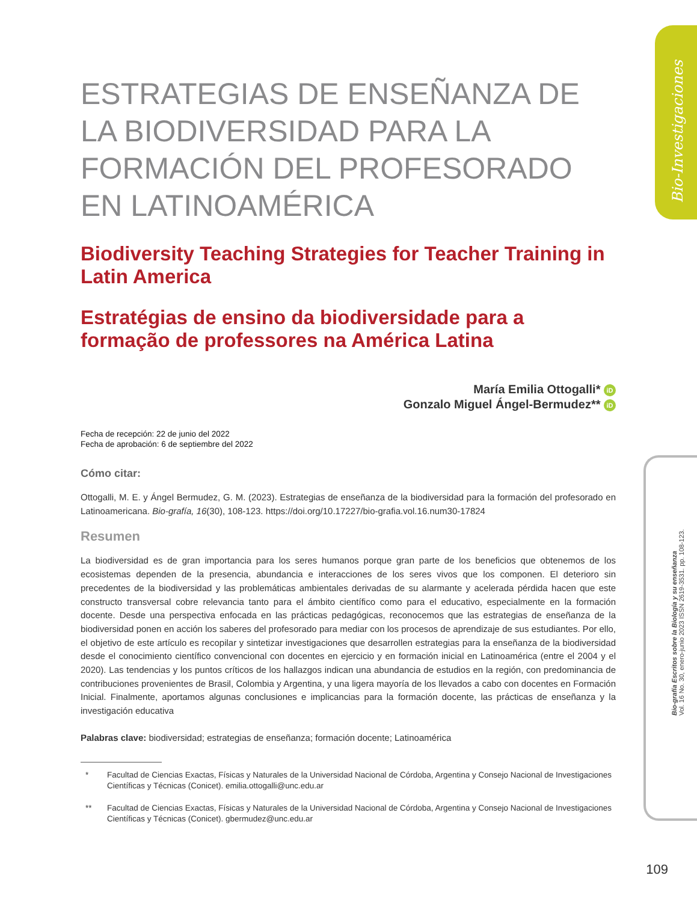Bio-Investigaciones
Bio-grafía Escritos sobre la Biología y su enseñanza
Vol. 16 No. 30, enero-junio 2023 ISSN 2619-3531. pp. 108-123.
ESTRATEGIAS DE ENSEÑANZA DE LA BIODIVERSIDAD PARA LA FORMACIÓN DEL PROFESORADO EN LATINOAMÉRICA
Biodiversity Teaching Strategies for Teacher Training in Latin America
Estratégias de ensino da biodiversidade para a formação de professores na América Latina
María Emilia Ottogalli* iD
Gonzalo Miguel Ángel-Bermudez** iD
Fecha de recepción: 22 de junio del 2022
Fecha de aprobación: 6 de septiembre del 2022
Cómo citar:
Ottogalli, M. E. y Ángel Bermudez, G. M. (2023). Estrategias de enseñanza de la biodiversidad para la formación del profesorado en Latinoamericana. Bio-grafía, 16(30), 108-123. https://doi.org/10.17227/bio-grafia.vol.16.num30-17824
Resumen
La biodiversidad es de gran importancia para los seres humanos porque gran parte de los beneficios que obtenemos de los ecosistemas dependen de la presencia, abundancia e interacciones de los seres vivos que los componen. El deterioro sin precedentes de la biodiversidad y las problemáticas ambientales derivadas de su alarmante y acelerada pérdida hacen que este constructo transversal cobre relevancia tanto para el ámbito científico como para el educativo, especialmente en la formación docente. Desde una perspectiva enfocada en las prácticas pedagógicas, reconocemos que las estrategias de enseñanza de la biodiversidad ponen en acción los saberes del profesorado para mediar con los procesos de aprendizaje de sus estudiantes. Por ello, el objetivo de este artículo es recopilar y sintetizar investigaciones que desarrollen estrategias para la enseñanza de la biodiversidad desde el conocimiento científico convencional con docentes en ejercicio y en formación inicial en Latinoamérica (entre el 2004 y el 2020). Las tendencias y los puntos críticos de los hallazgos indican una abundancia de estudios en la región, con predominancia de contribuciones provenientes de Brasil, Colombia y Argentina, y una ligera mayoría de los llevados a cabo con docentes en Formación Inicial. Finalmente, aportamos algunas conclusiones e implicancias para la formación docente, las prácticas de enseñanza y la investigación educativa
Palabras clave: biodiversidad; estrategias de enseñanza; formación docente; Latinoamérica
* Facultad de Ciencias Exactas, Físicas y Naturales de la Universidad Nacional de Córdoba, Argentina y Consejo Nacional de Investigaciones Científicas y Técnicas (Conicet). emilia.ottogalli@unc.edu.ar
** Facultad de Ciencias Exactas, Físicas y Naturales de la Universidad Nacional de Córdoba, Argentina y Consejo Nacional de Investigaciones Científicas y Técnicas (Conicet). gbermudez@unc.edu.ar
109